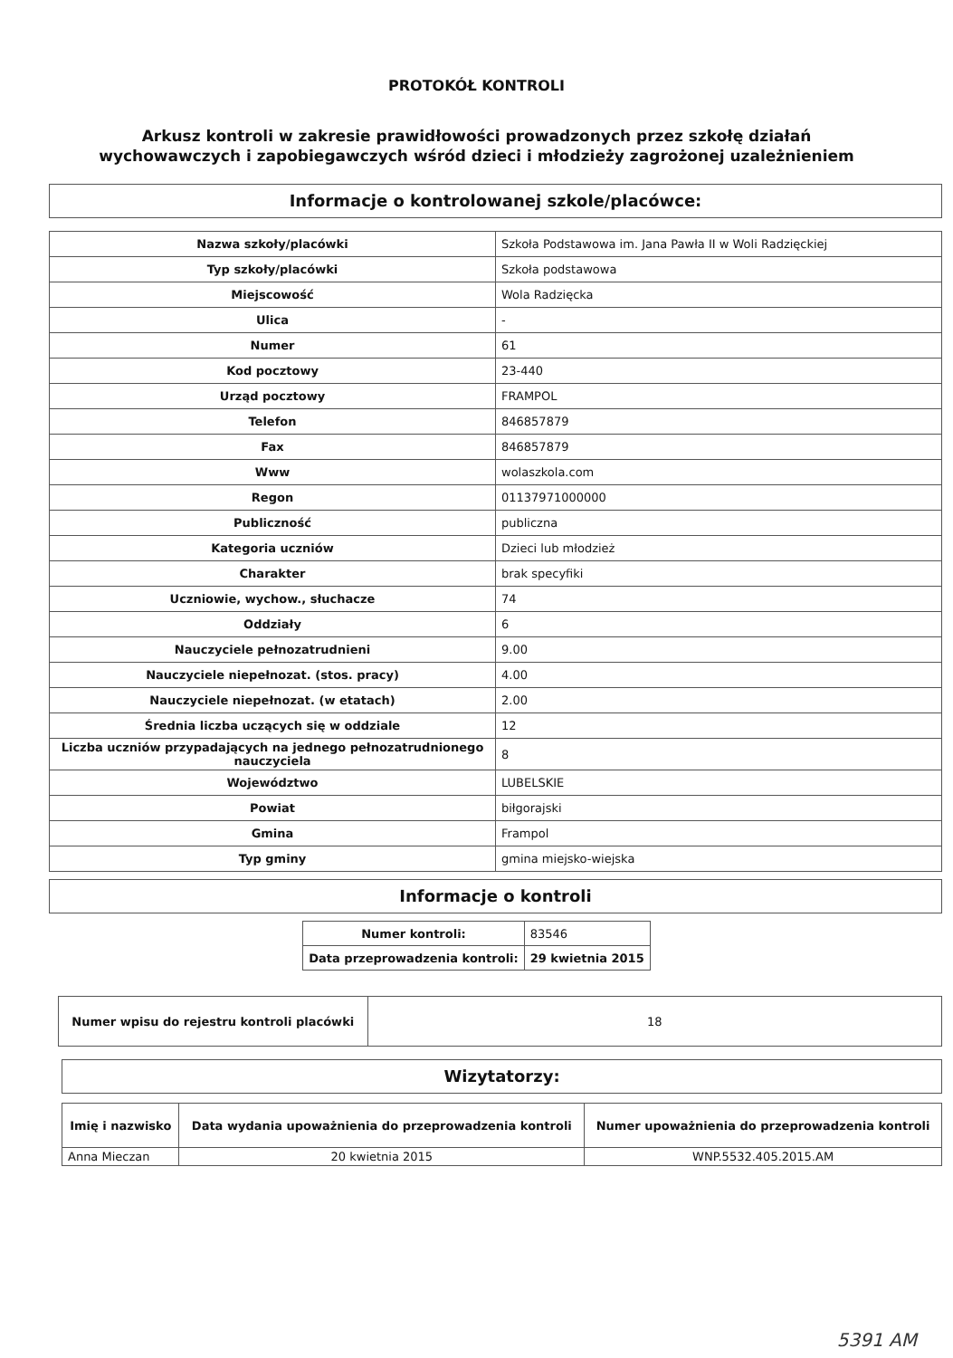PROTOKÓŁ KONTROLI
Arkusz kontroli w zakresie prawidłowości prowadzonych przez szkołę działań wychowawczych i zapobiegawczych wśród dzieci i młodzieży zagrożonej uzależnieniem
Informacje o kontrolowanej szkole/placówce:
| Nazwa szkoły/placówki | Szkoła Podstawowa im. Jana Pawła II w Woli Radzięckiej |
| Typ szkoły/placówki | Szkoła podstawowa |
| Miejscowość | Wola Radzięcka |
| Ulica | - |
| Numer | 61 |
| Kod pocztowy | 23-440 |
| Urząd pocztowy | FRAMPOL |
| Telefon | 846857879 |
| Fax | 846857879 |
| Www | wolaszkola.com |
| Regon | 01137971000000 |
| Publiczność | publiczna |
| Kategoria uczniów | Dzieci lub młodzież |
| Charakter | brak specyfiki |
| Uczniowie, wychow., słuchacze | 74 |
| Oddziały | 6 |
| Nauczyciele pełnozatrudnieni | 9.00 |
| Nauczyciele niepełnozat. (stos. pracy) | 4.00 |
| Nauczyciele niepełnozat. (w etatach) | 2.00 |
| Średnia liczba uczących się w oddziale | 12 |
| Liczba uczniów przypadających na jednego pełnozatrudnionego nauczyciela | 8 |
| Województwo | LUBELSKIE |
| Powiat | biłgorajski |
| Gmina | Frampol |
| Typ gminy | gmina miejsko-wiejska |
Informacje o kontroli
| Numer kontroli: | 83546 |
| Data przeprowadzenia kontroli: | 29 kwietnia 2015 |
| Numer wpisu do rejestru kontroli placówki | 18 |
Wizytatorzy:
| Imię i nazwisko | Data wydania upoważnienia do przeprowadzenia kontroli | Numer upoważnienia do przeprowadzenia kontroli |
| --- | --- | --- |
| Anna Mieczan | 20 kwietnia 2015 | WNP.5532.405.2015.AM |
5391 AM